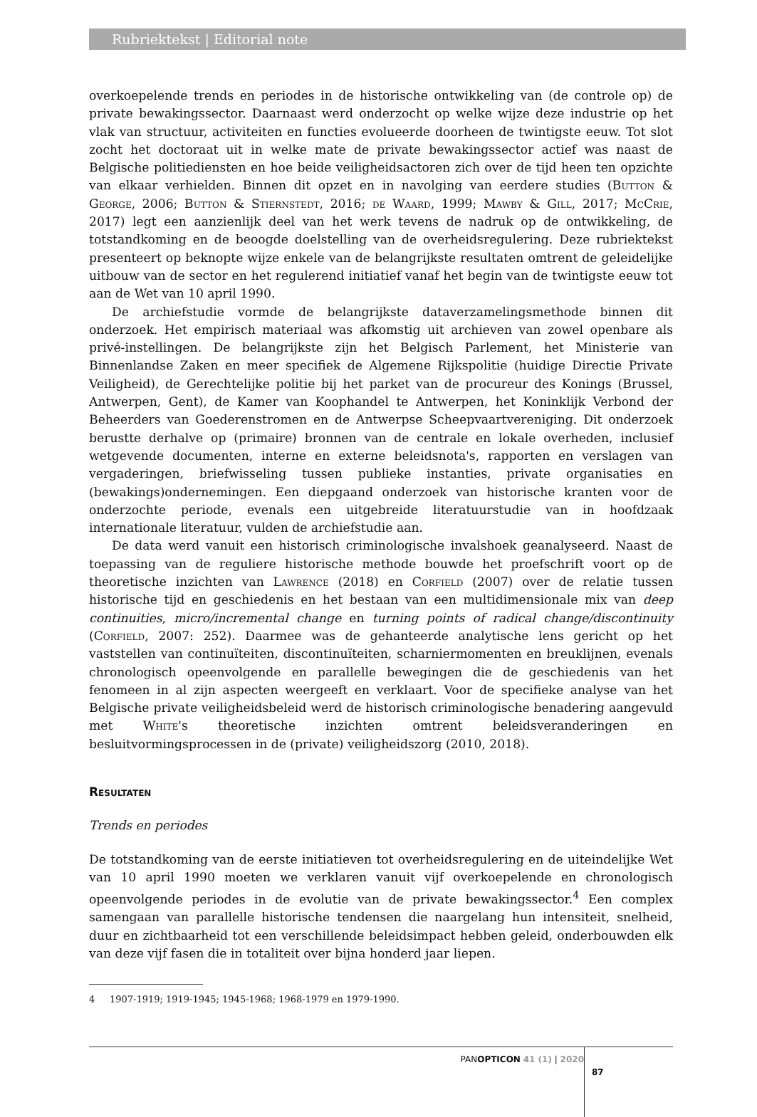Rubriektekst | Editorial note
overkoepelende trends en periodes in de historische ontwikkeling van (de controle op) de private bewakingssector. Daarnaast werd onderzocht op welke wijze deze industrie op het vlak van structuur, activiteiten en functies evolueerde doorheen de twintigste eeuw. Tot slot zocht het doctoraat uit in welke mate de private bewakingssector actief was naast de Belgische politiediensten en hoe beide veiligheidsactoren zich over de tijd heen ten opzichte van elkaar verhielden. Binnen dit opzet en in navolging van eerdere studies (Button & George, 2006; Button & Stiernstedt, 2016; de Waard, 1999; Mawby & Gill, 2017; McCrie, 2017) legt een aanzienlijk deel van het werk tevens de nadruk op de ontwikkeling, de totstandkoming en de beoogde doelstelling van de overheidsregulering. Deze rubriektekst presenteert op beknopte wijze enkele van de belangrijkste resultaten omtrent de geleidelijke uitbouw van de sector en het regulerend initiatief vanaf het begin van de twintigste eeuw tot aan de Wet van 10 april 1990.
De archiefstudie vormde de belangrijkste dataverzamelingsmethode binnen dit onderzoek. Het empirisch materiaal was afkomstig uit archieven van zowel openbare als privé-instellingen. De belangrijkste zijn het Belgisch Parlement, het Ministerie van Binnenlandse Zaken en meer specifiek de Algemene Rijkspolitie (huidige Directie Private Veiligheid), de Gerechtelijke politie bij het parket van de procureur des Konings (Brussel, Antwerpen, Gent), de Kamer van Koophandel te Antwerpen, het Koninklijk Verbond der Beheerders van Goederenstromen en de Antwerpse Scheepvaartvereniging. Dit onderzoek berustte derhalve op (primaire) bronnen van de centrale en lokale overheden, inclusief wetgevende documenten, interne en externe beleidsnota's, rapporten en verslagen van vergaderingen, briefwisseling tussen publieke instanties, private organisaties en (bewakings)ondernemingen. Een diepgaand onderzoek van historische kranten voor de onderzochte periode, evenals een uitgebreide literatuurstudie van in hoofdzaak internationale literatuur, vulden de archiefstudie aan.
De data werd vanuit een historisch criminologische invalshoek geanalyseerd. Naast de toepassing van de reguliere historische methode bouwde het proefschrift voort op de theoretische inzichten van Lawrence (2018) en Corfield (2007) over de relatie tussen historische tijd en geschiedenis en het bestaan van een multidimensionale mix van deep continuities, micro/incremental change en turning points of radical change/discontinuity (Corfield, 2007: 252). Daarmee was de gehanteerde analytische lens gericht op het vaststellen van continuïteiten, discontinuïteiten, scharniermomenten en breuklijnen, evenals chronologisch opeenvolgende en parallelle bewegingen die de geschiedenis van het fenomeen in al zijn aspecten weergeeft en verklaart. Voor de specifieke analyse van het Belgische private veiligheidsbeleid werd de historisch criminologische benadering aangevuld met White's theoretische inzichten omtrent beleidsveranderingen en besluitvormingsprocessen in de (private) veiligheidszorg (2010, 2018).
Resultaten
Trends en periodes
De totstandkoming van de eerste initiatieven tot overheidsregulering en de uiteindelijke Wet van 10 april 1990 moeten we verklaren vanuit vijf overkoepelende en chronologisch opeenvolgende periodes in de evolutie van de private bewakingssector.<sup>4</sup> Een complex samengaan van parallelle historische tendensen die naargelang hun intensiteit, snelheid, duur en zichtbaarheid tot een verschillende beleidsimpact hebben geleid, onderbouwden elk van deze vijf fasen die in totaliteit over bijna honderd jaar liepen.
4 1907-1919; 1919-1945; 1945-1968; 1968-1979 en 1979-1990.
PANOPTICON 41 (1) | 2020
87